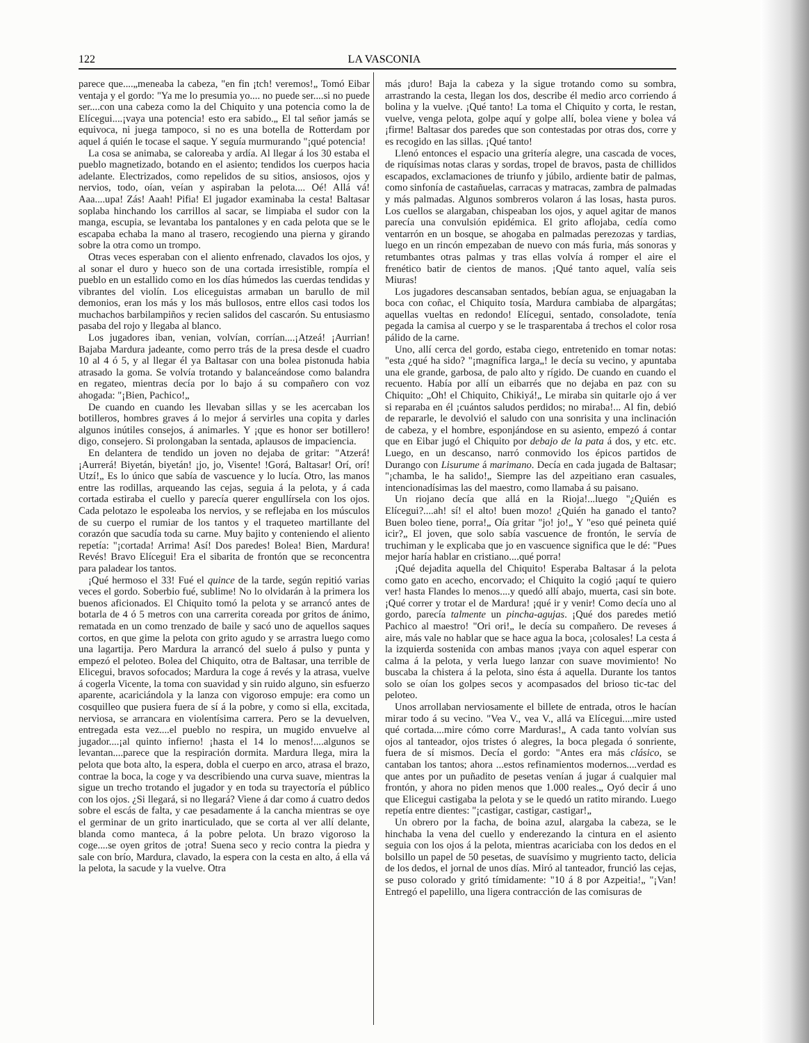122 LA VASCONIA
parece que....„meneaba la cabeza, "en fin ¡tch! veremos!„ Tomó Eibar ventaja y el gordo: "Ya me lo presumia yo.... no puede ser....si no puede ser....con una cabeza como la del Chiquito y una potencia como la de Elícegui....¡vaya una potencia! esto era sabido.„ El tal señor jamás se equivoca, ni juega tampoco, si no es una botella de Rotterdam por aquel á quién le tocase el saque. Y seguía murmurando "¡qué potencia!
La cosa se animaba, se caloreaba y ardía. Al llegar á los 30 estaba el pueblo magnetizado, botando en el asiento; tendidos los cuerpos hacia adelante. Electrizados, como repelidos de su sitios, ansiosos, ojos y nervios, todo, oían, veían y aspiraban la pelota.... Oé! Allá vá! Aaa....upa! Zás! Aaah! Pifia! El jugador examinaba la cesta! Baltasar soplaba hinchando los carrillos al sacar, se limpiaba el sudor con la manga, escupia, se levantaba los pantalones y en cada pelota que se le escapaba echaba la mano al trasero, recogiendo una pierna y girando sobre la otra como un trompo.
Otras veces esperaban con el aliento enfrenado, clavados los ojos, y al sonar el duro y hueco son de una cortada irresistible, rompía el pueblo en un estallido como en los días húmedos las cuerdas tendidas y vibrantes del violín. Los eliceguistas armaban un barullo de mil demonios, eran los más y los más bullosos, entre ellos casi todos los muchachos barbilampiños y recien salidos del cascarón. Su entusiasmo pasaba del rojo y llegaba al blanco.
Los jugadores iban, venian, volvían, corrían....¡Atzeá! ¡Aurrian! Bajaba Mardura jadeante, como perro trás de la presa desde el cuadro 10 al 4 ó 5, y al llegar él ya Baltasar con una bolea pistonuda habia atrasado la goma. Se volvía trotando y balanceándose como balandra en regateo, mientras decía por lo bajo á su compañero con voz ahogada: "¡Bien, Pachico!„
De cuando en cuando les llevaban sillas y se les acercaban los botilleros, hombres graves á lo mejor á servirles una copita y darles algunos inútiles consejos, á animarles. Y ¡que es honor ser botillero! digo, consejero. Si prolongaban la sentada, aplausos de impaciencia.
En delantera de tendido un joven no dejaba de gritar: "Atzerá! ¡Aurrerá! Biyetán, biyetán! ¡jo, jo, Visente! !Gorá, Baltasar! Orí, orí! Utzí!„ Es lo único que sabía de vascuence y lo lucía. Otro, las manos entre las rodillas, arqueando las cejas, seguia á la pelota, y á cada cortada estiraba el cuello y parecía querer engullírsela con los ojos. Cada pelotazo le espoleaba los nervios, y se reflejaba en los músculos de su cuerpo el rumiar de los tantos y el traqueteo martillante del corazón que sacudía toda su carne. Muy bajito y conteniendo el aliento repetía: "¡cortada! Arrima! Así! Dos paredes! Bolea! Bien, Mardura! Revés! Bravo Elícegui! Era el sibarita de frontón que se reconcentra para paladear los tantos.
¡Qué hermoso el 33! Fué el quince de la tarde, según repitió varias veces el gordo. Soberbio fué, sublime! No lo olvidarán à la primera los buenos aficionados. El Chiquito tomó la pelota y se arrancó antes de botarla de 4 ó 5 metros con una carrerita coreada por gritos de ánimo, rematada en un como trenzado de baile y sacó uno de aquellos saques cortos, en que gime la pelota con grito agudo y se arrastra luego como una lagartija. Pero Mardura la arrancó del suelo á pulso y punta y empezó el peloteo. Bolea del Chiquito, otra de Baltasar, una terrible de Elicegui, bravos sofocados; Mardura la coge á revés y la atrasa, vuelve á cogerla Vicente, la toma con suavidad y sin ruido alguno, sin esfuerzo aparente, acariciándola y la lanza con vigoroso empuje: era como un cosquilleo que pusiera fuera de sí á la pobre, y como si ella, excitada, nerviosa, se arrancara en violentísima carrera. Pero se la devuelven, entregada esta vez....el pueblo no respira, un mugido envuelve al jugador....¡al quinto infierno! ¡hasta el 14 lo menos!....algunos se levantan....parece que la respiración dormita. Mardura llega, mira la pelota que bota alto, la espera, dobla el cuerpo en arco, atrasa el brazo, contrae la boca, la coge y va describiendo una curva suave, mientras la sigue un trecho trotando el jugador y en toda su trayectoría el público con los ojos. ¿Si llegará, si no llegará? Viene á dar como á cuatro dedos sobre el escás de falta, y cae pesadamente á la cancha mientras se oye el germinar de un grito inarticulado, que se corta al ver allí delante, blanda como manteca, á la pobre pelota. Un brazo vigoroso la coge....se oyen gritos de ¡otra! Suena seco y recio contra la piedra y sale con brío, Mardura, clavado, la espera con la cesta en alto, á ella vá la pelota, la sacude y la vuelve. Otra
más ¡duro! Baja la cabeza y la sigue trotando como su sombra, arrastrando la cesta, llegan los dos, describe él medio arco corriendo á bolina y la vuelve. ¡Qué tanto! La toma el Chiquito y corta, le restan, vuelve, venga pelota, golpe aquí y golpe allí, bolea viene y bolea vá ¡firme! Baltasar dos paredes que son contestadas por otras dos, corre y es recogido en las sillas. ¡Qué tanto!
Llenó entonces el espacio una gritería alegre, una cascada de voces, de riquísimas notas claras y sordas, tropel de bravos, pasta de chillidos escapados, exclamaciones de triunfo y júbilo, ardiente batir de palmas, como sinfonía de castañuelas, carracas y matracas, zambra de palmadas y más palmadas. Algunos sombreros volaron á las losas, hasta puros. Los cuellos se alargaban, chispeaban los ojos, y aquel agitar de manos parecía una convulsión epidémica. El grito aflojaba, cedía como ventarrón en un bosque, se ahogaba en palmadas perezozas y tardias, luego en un rincón empezaban de nuevo con más furia, más sonoras y retumbantes otras palmas y tras ellas volvía á romper el aire el frenético batir de cientos de manos. ¡Qué tanto aquel, valía seis Miuras!
Los jugadores descansaban sentados, bebían agua, se enjuagaban la boca con coñac, el Chiquito tosía, Mardura cambiaba de alpargátas; aquellas vueltas en redondo! Elícegui, sentado, consoladote, tenía pegada la camisa al cuerpo y se le trasparentaba á trechos el color rosa pálido de la carne.
Uno, allí cerca del gordo, estaba ciego, entretenido en tomar notas: "esta ¿qué ha sido? "¡magnífica larga„! le decía su vecino, y apuntaba una ele grande, garbosa, de palo alto y rígido. De cuando en cuando el recuento. Había por allí un eibarrés que no dejaba en paz con su Chiquito: „Oh! el Chiquito, Chikiyá!„ Le miraba sin quitarle ojo á ver si reparaba en él ¡cuántos saludos perdidos; no miraba!... Al fin, debió de repararle, le devolvió el saludo con una sonrisita y una inclinación de cabeza, y el hombre, esponjándose en su asiento, empezó á contar que en Eibar jugó el Chiquito por debajo de la pata á dos, y etc. etc. Luego, en un descanso, narró conmovido los épicos partidos de Durango con Lisurume á marimano. Decía en cada jugada de Baltasar; "¡chamba, le ha salido!„ Siempre las del azpeitiano eran casuales, intencionadísimas las del maestro, como llamaba á su paisano.
Un riojano decía que allá en la Rioja!...luego "¿Quién es Elícegui?....ah! sí! el alto! buen mozo! ¿Quién ha ganado el tanto? Buen boleo tiene, porra!„ Oía gritar "jo! jo!„ Y "eso qué peineta quié icir?„ El joven, que solo sabía vascuence de frontón, le servía de truchiman y le explicaba que jo en vascuence significa que le dé: "Pues mejor haría hablar en cristiano....qué porra!
¡Qué dejadita aquella del Chiquito! Esperaba Baltasar á la pelota como gato en acecho, encorvado; el Chiquito la cogió ¡aquí te quiero ver! hasta Flandes lo menos....y quedó allí abajo, muerta, casi sin bote. ¡Qué correr y trotar el de Mardura! ¡qué ir y venir! Como decía uno al gordo, parecía talmente un pincha-agujas. ¡Qué dos paredes metió Pachico al maestro! "Ori ori!„ le decía su compañero. De reveses á aire, más vale no hablar que se hace agua la boca, ¡colosales! La cesta á la izquierda sostenida con ambas manos ¡vaya con aquel esperar con calma á la pelota, y verla luego lanzar con suave movimiento! No buscaba la chistera á la pelota, sino ésta á aquella. Durante los tantos solo se oían los golpes secos y acompasados del brioso tic-tac del peloteo.
Unos arrollaban nerviosamente el billete de entrada, otros le hacían mirar todo á su vecino. "Vea V., vea V., allá va Elícegui....mire usted qué cortada....mire cómo corre Marduras!„ A cada tanto volvían sus ojos al tanteador, ojos tristes ó alegres, la boca plegada ó sonriente, fuera de sí mismos. Decía el gordo: "Antes era más clásico, se cantaban los tantos; ahora ...estos refinamientos modernos....verdad es que antes por un puñadito de pesetas venían á jugar á cualquier mal frontón, y ahora no piden menos que 1.000 reales.„ Oyó decir á uno que Elicegui castigaba la pelota y se le quedó un ratito mirando. Luego repetía entre dientes: "¡castigar, castigar, castigar!„
Un obrero por la facha, de boina azul, alargaba la cabeza, se le hinchaba la vena del cuello y enderezando la cintura en el asiento seguia con los ojos á la pelota, mientras acariciaba con los dedos en el bolsillo un papel de 50 pesetas, de suavísimo y mugriento tacto, delicia de los dedos, el jornal de unos días. Miró al tanteador, frunció las cejas, se puso colorado y gritó tímidamente: "10 á 8 por Azpeitia!„ "¡Van! Entregó el papelillo, una ligera contracción de las comisuras de